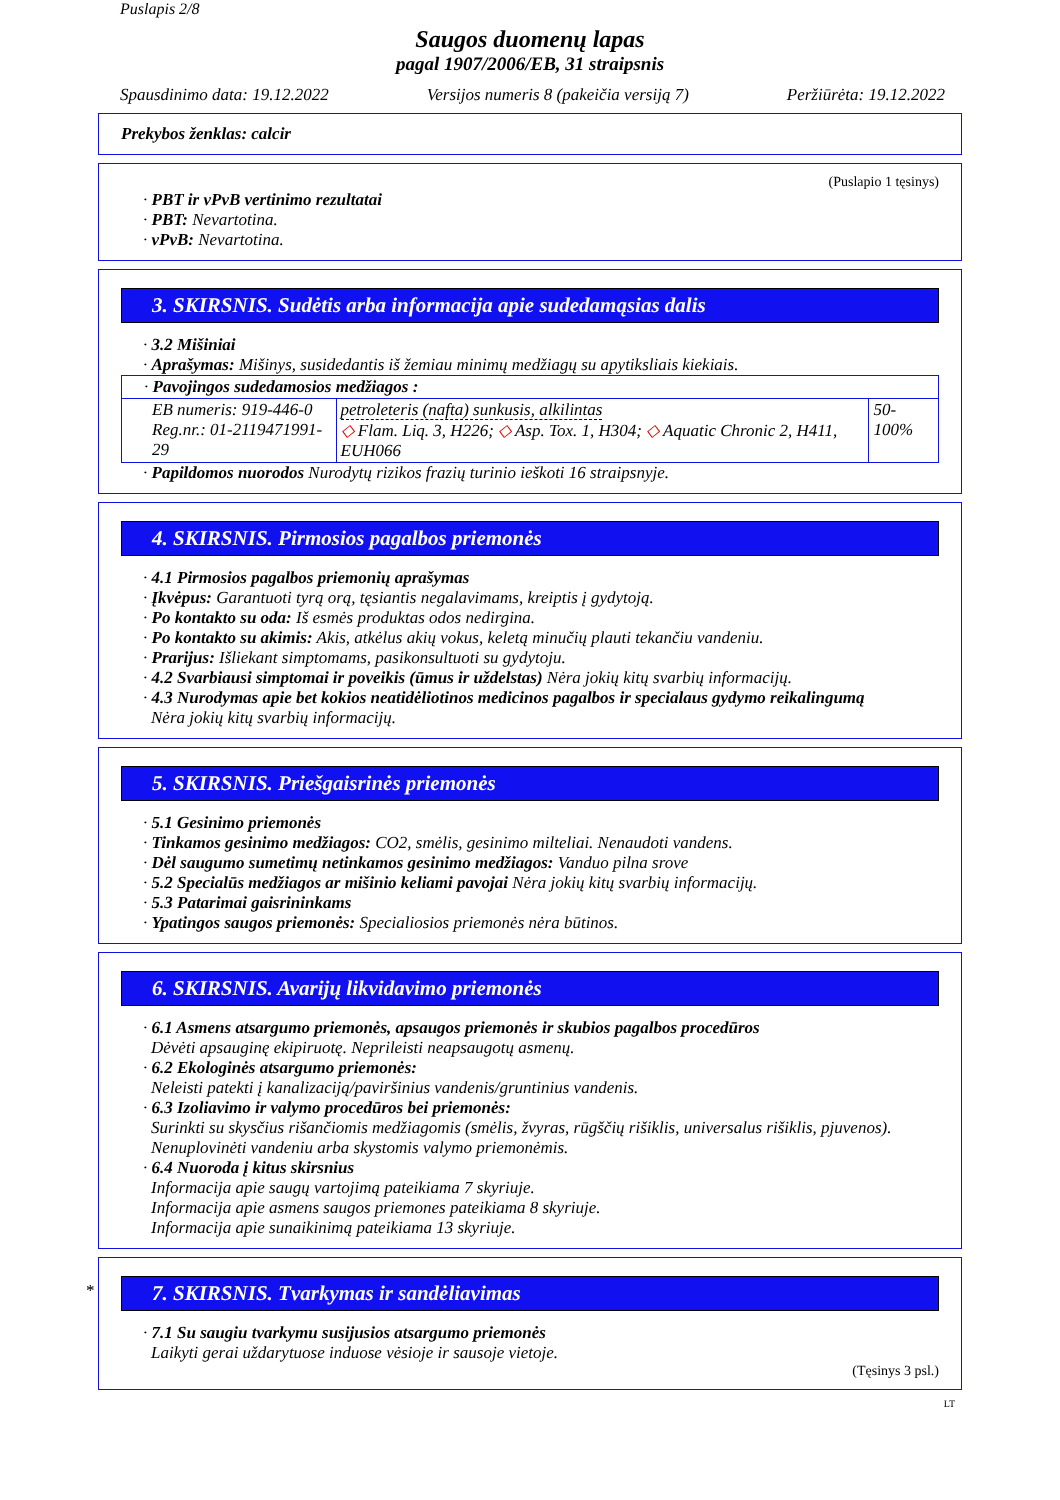Puslapis 2/8
Saugos duomenų lapas
pagal 1907/2006/EB, 31 straipsnis
Spausdinimo data: 19.12.2022 Versijos numeris 8 (pakeičia versiją 7) Peržiūrėta: 19.12.2022
Prekybos ženklas: calcir
(Puslapio 1 tęsinys)
· PBT ir vPvB vertinimo rezultatai
· PBT: Nevartotina.
· vPvB: Nevartotina.
3. SKIRSNIS. Sudėtis arba informacija apie sudedamąsias dalis
· 3.2 Mišiniai
· Aprašymas: Mišinys, susidedantis iš žemiau minimų medžiagų su apytiksliais kiekiais.
| · Pavojingos sudedamosios medžiagos : | | |
| EB numeris: 919-446-0 Reg.nr.: 01-2119471991-29 | petroleteris (nafta) sunkusis, alkilintas ◇ Flam. Liq. 3, H226; ◇ Asp. Tox. 1, H304; ◇ Aquatic Chronic 2, H411, EUH066 | 50-100% |
· Papildomos nuorodos Nurodytų rizikos frazių turinio ieškoti 16 straipsnyje.
4. SKIRSNIS. Pirmosios pagalbos priemonės
· 4.1 Pirmosios pagalbos priemonių aprašymas
· Įkvėpus: Garantuoti tyrą orą, tęsiantis negalavimams, kreiptis į gydytoją.
· Po kontakto su oda: Iš esmės produktas odos nedirgina.
· Po kontakto su akimis: Akis, atkėlus akių vokus, keletą minučių plauti tekančiu vandeniu.
· Prarijus: Išliekant simptomams, pasikonsultuoti su gydytoju.
· 4.2 Svarbiausi simptomai ir poveikis (ūmus ir uždelstas) Nėra jokių kitų svarbių informacijų.
· 4.3 Nurodymas apie bet kokios neatidėliotinos medicinos pagalbos ir specialaus gydymo reikalingumą
Nėra jokių kitų svarbių informacijų.
5. SKIRSNIS. Priešgaisrinės priemonės
· 5.1 Gesinimo priemonės
· Tinkamos gesinimo medžiagos: CO2, smėlis, gesinimo milteliai. Nenaudoti vandens.
· Dėl saugumo sumetimų netinkamos gesinimo medžiagos: Vanduo pilna srove
· 5.2 Specialūs medžiagos ar mišinio keliami pavojai Nėra jokių kitų svarbių informacijų.
· 5.3 Patarimai gaisrininkams
· Ypatingos saugos priemonės: Specialiosios priemonės nėra būtinos.
6. SKIRSNIS. Avarijų likvidavimo priemonės
· 6.1 Asmens atsargumo priemonės, apsaugos priemonės ir skubios pagalbos procedūros
Dėvėti apsauginę ekipiruotę. Neprileisti neapsaugotų asmenų.
· 6.2 Ekologinės atsargumo priemonės:
Neleisti patekti į kanalizaciją/paviršinius vandenis/gruntinius vandenis.
· 6.3 Izoliavimo ir valymo procedūros bei priemonės:
Surinkti su skysčius rišančiomis medžiagomis (smėlis, žvyras, rūgščių rišiklis, universalus rišiklis, pjuvenos).
Nenuplovinėti vandeniu arba skystomis valymo priemonėmis.
· 6.4 Nuoroda į kitus skirsnius
Informacija apie saugų vartojimą pateikiama 7 skyriuje.
Informacija apie asmens saugos priemones pateikiama 8 skyriuje.
Informacija apie sunaikinimą pateikiama 13 skyriuje.
*
7. SKIRSNIS. Tvarkymas ir sandėliavimas
· 7.1 Su saugiu tvarkymu susijusios atsargumo priemonės
Laikyti gerai uždarytuose induose vėsioje ir sausoje vietoje.
(Tęsinys 3 psl.)
LT